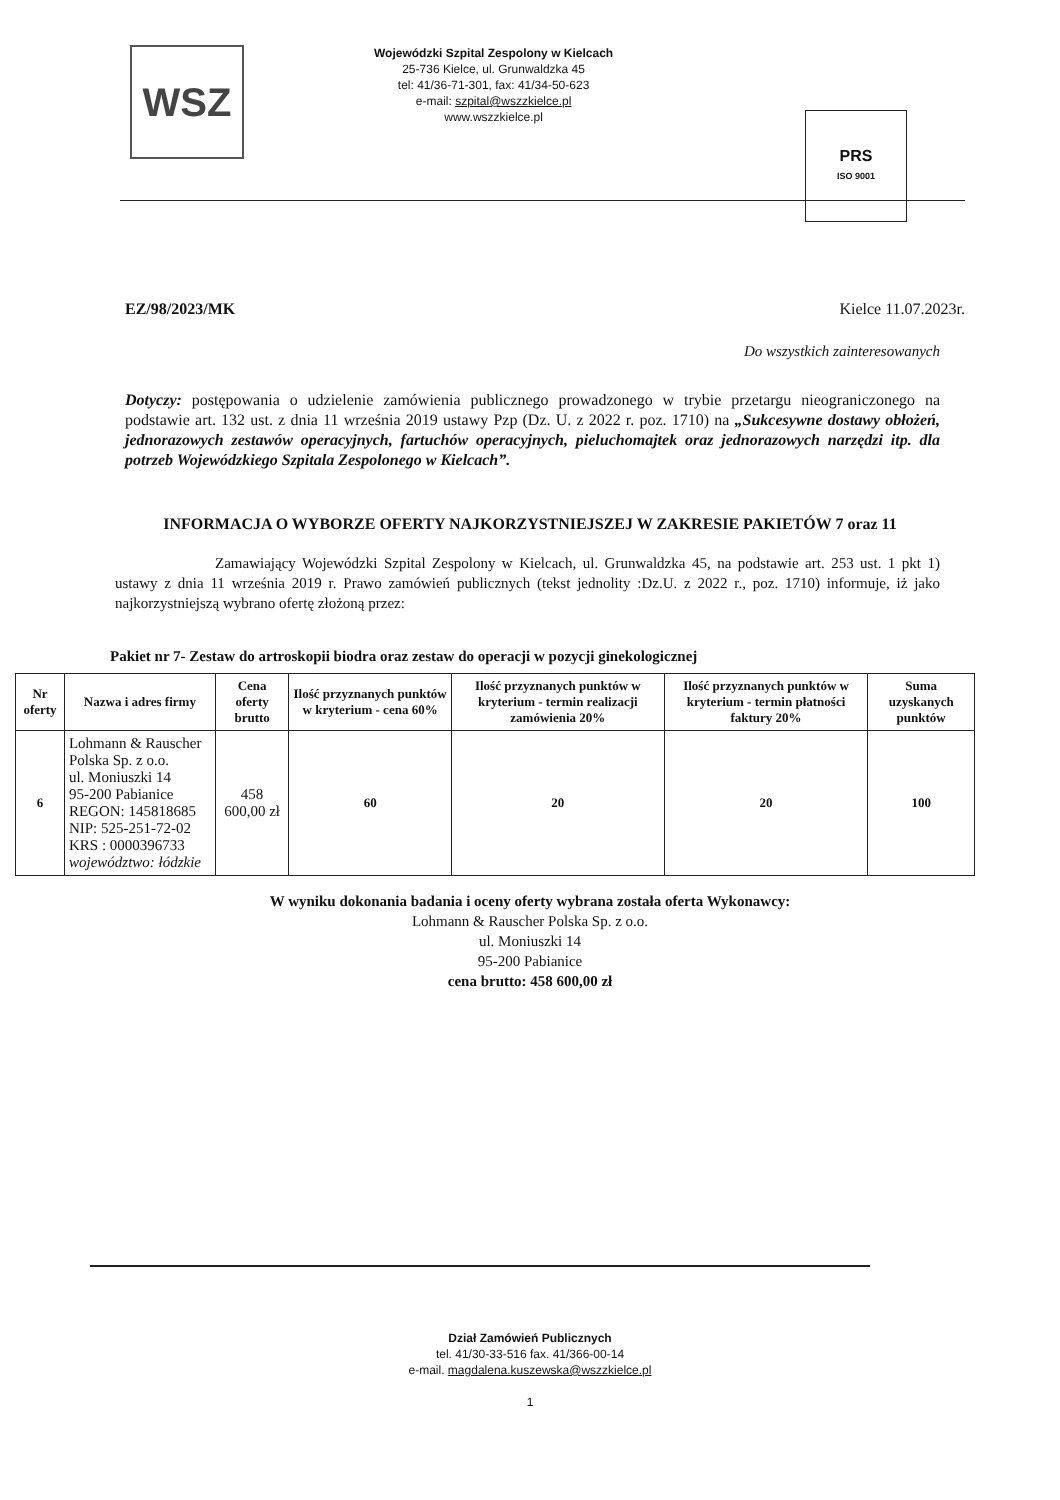WSZ
Wojewódzki Szpital Zespolony w Kielcach
25-736 Kielce, ul. Grunwaldzka 45
tel: 41/36-71-301, fax: 41/34-50-623
e-mail: szpital@wszzkielce.pl
www.wszzkielce.pl
PRS
ISO 9001
EZ/98/2023/MK Kielce 11.07.2023r.
Do wszystkich zainteresowanych
Dotyczy: postępowania o udzielenie zamówienia publicznego prowadzonego w trybie przetargu nieograniczonego na podstawie art. 132 ust. z dnia 11 września 2019 ustawy Pzp (Dz. U. z 2022 r. poz. 1710) na „Sukcesywne dostawy obłożeń, jednorazowych zestawów operacyjnych, fartuchów operacyjnych, pieluchomajtek oraz jednorazowych narzędzi itp. dla potrzeb Wojewódzkiego Szpitala Zespolonego w Kielcach”.
INFORMACJA O WYBORZE OFERTY NAJKORZYSTNIEJSZEJ W ZAKRESIE PAKIETÓW 7 oraz 11
Zamawiający Wojewódzki Szpital Zespolony w Kielcach, ul. Grunwaldzka 45, na podstawie art. 253 ust. 1 pkt 1) ustawy z dnia 11 września 2019 r. Prawo zamówień publicznych (tekst jednolity :Dz.U. z 2022 r., poz. 1710) informuje, iż jako najkorzystniejszą wybrano ofertę złożoną przez:
Pakiet nr 7- Zestaw do artroskopii biodra oraz zestaw do operacji w pozycji ginekologicznej
| Nr oferty | Nazwa i adres firmy | Cena oferty brutto | Ilość przyznanych punktów w kryterium - cena 60% | Ilość przyznanych punktów w kryterium - termin realizacji zamówienia 20% | Ilość przyznanych punktów w kryterium - termin płatności faktury 20% | Suma uzyskanych punktów |
| --- | --- | --- | --- | --- | --- | --- |
| 6 | Lohmann & Rauscher Polska Sp. z o.o. ul. Moniuszki 14 95-200 Pabianice REGON: 145818685 NIP: 525-251-72-02 KRS : 0000396733 województwo: łódzkie | 458 600,00 zł | 60 | 20 | 20 | 100 |
W wyniku dokonania badania i oceny oferty wybrana została oferta Wykonawcy:
Lohmann & Rauscher Polska Sp. z o.o.
ul. Moniuszki 14
95-200 Pabianice
cena brutto: 458 600,00 zł
Dział Zamówień Publicznych
tel. 41/30-33-516 fax. 41/366-00-14
e-mail. magdalena.kuszewska@wszzkielce.pl
1